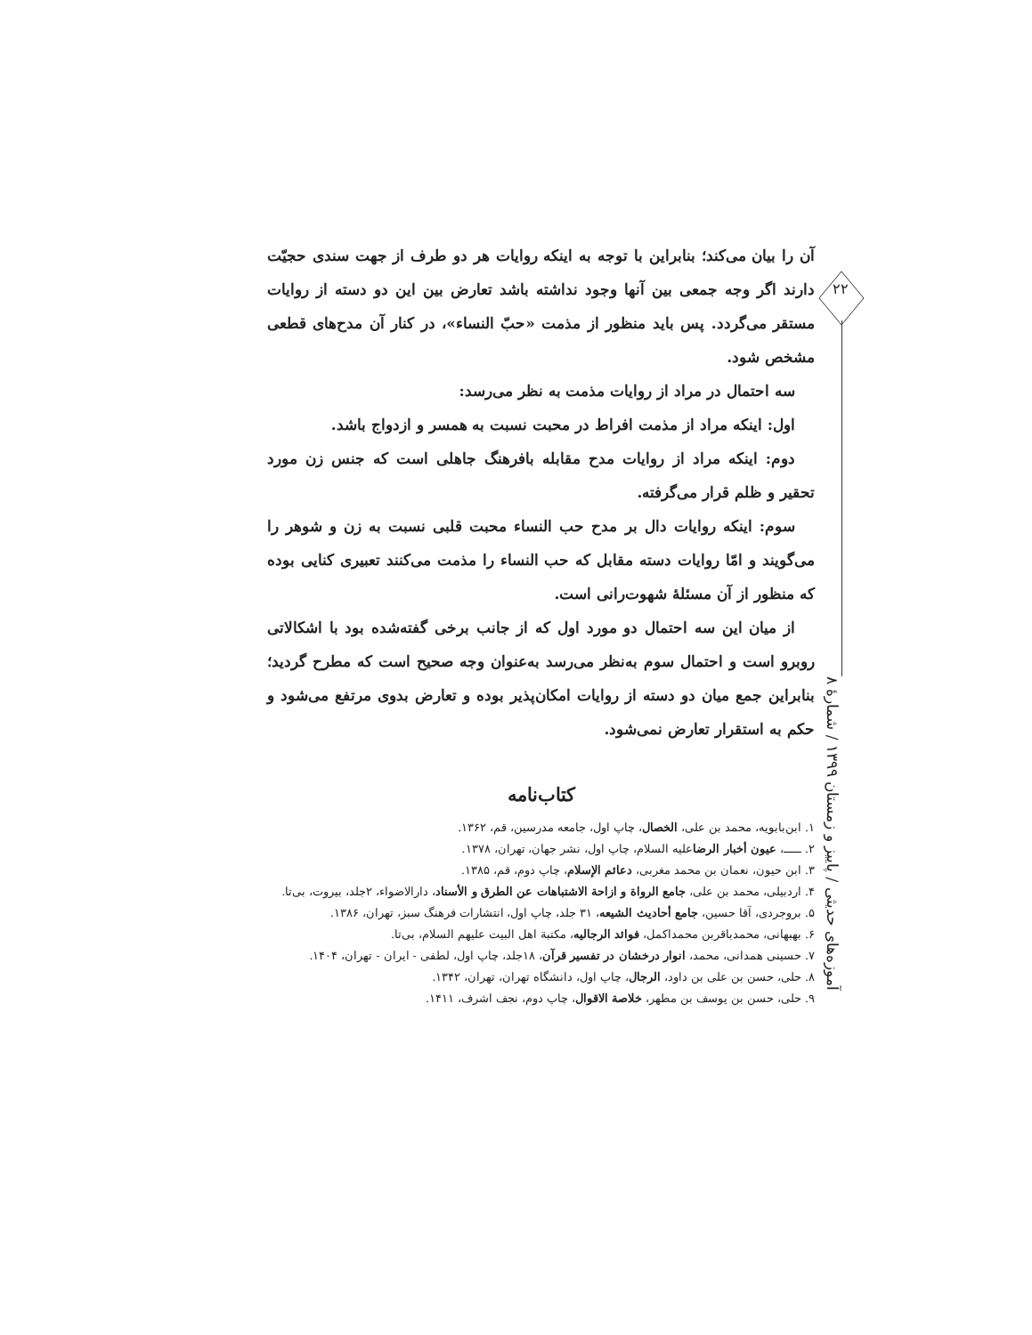۲۲
آموزه‌های حدیثی / پاییز و زمستان ۱۳۹۹ / شمارهٔ ۸
آن را بیان می‌کند؛ بنابراین با توجه به اینکه روایات هر دو طرف از جهت سندی حجیّت دارند اگر وجه جمعی بین آنها وجود نداشته باشد تعارض بین این دو دسته از روایات مستقر می‌گردد. پس باید منظور از مذمت «حبّ النساء»، در کنار آن مدح‌های قطعی مشخص شود.
سه احتمال در مراد از روایات مذمت به نظر می‌رسد:
اول: اینکه مراد از مذمت افراط در محبت نسبت به همسر و ازدواج باشد.
دوم: اینکه مراد از روایات مدح مقابله بافرهنگ جاهلی است که جنس زن مورد تحقیر و ظلم قرار می‌گرفته.
سوم: اینکه روایات دال بر مدح حب النساء محبت قلبی نسبت به زن و شوهر را می‌گویند و امّا روایات دسته مقابل که حب النساء را مذمت می‌کنند تعبیری کنایی بوده که منظور از آن مسئلهٔ شهوت‌رانی است.
از میان این سه احتمال دو مورد اول که از جانب برخی گفته‌شده بود با اشکالاتی روبرو است و احتمال سوم به‌نظر می‌رسد به‌عنوان وجه صحیح است که مطرح گردید؛ بنابراین جمع میان دو دسته از روایات امکان‌پذیر بوده و تعارض بدوی مرتفع می‌شود و حکم به استقرار تعارض نمی‌شود.
کتاب‌نامه
۱. ابن‌بابویه، محمد بن علی، الخصال، چاپ اول، جامعه مدرسین، قم، ۱۳۶۲.
۲. ـــــ، عیون أخبار الرضاعلیه السلام، چاپ اول، نشر جهان، تهران، ۱۳۷۸.
۳. ابن حیون، نعمان بن محمد مغربی، دعائم الإسلام، چاپ دوم، قم، ۱۳۸۵.
۴. اردبیلی، محمد بن علی، جامع الرواة و ازاحة الاشتباهات عن الطرق و الأسناد، دارالاضواء، ۲جلد، بیروت، بی‌تا.
۵. بروجردی، آقا حسین، جامع أحادیث الشیعه، ۳۱ جلد، چاپ اول، انتشارات فرهنگ سبز، تهران، ۱۳۸۶.
۶. بهبهانی، محمدباقربن محمداکمل، فوائد الرجالیه، مکتبة اهل البیت علیهم السلام، بی‌تا.
۷. حسینی همدانی، محمد، انوار درخشان در تفسیر قرآن، ۱۸جلد، چاپ اول، لطفی - ایران - تهران، ۱۴۰۴.
۸. حلی، حسن بن علی بن داود، الرجال، چاپ اول، دانشگاه تهران، تهران، ۱۳۴۲.
۹. حلی، حسن بن یوسف بن مطهر، خلاصة الاقوال، چاپ دوم، نجف اشرف، ۱۴۱۱.